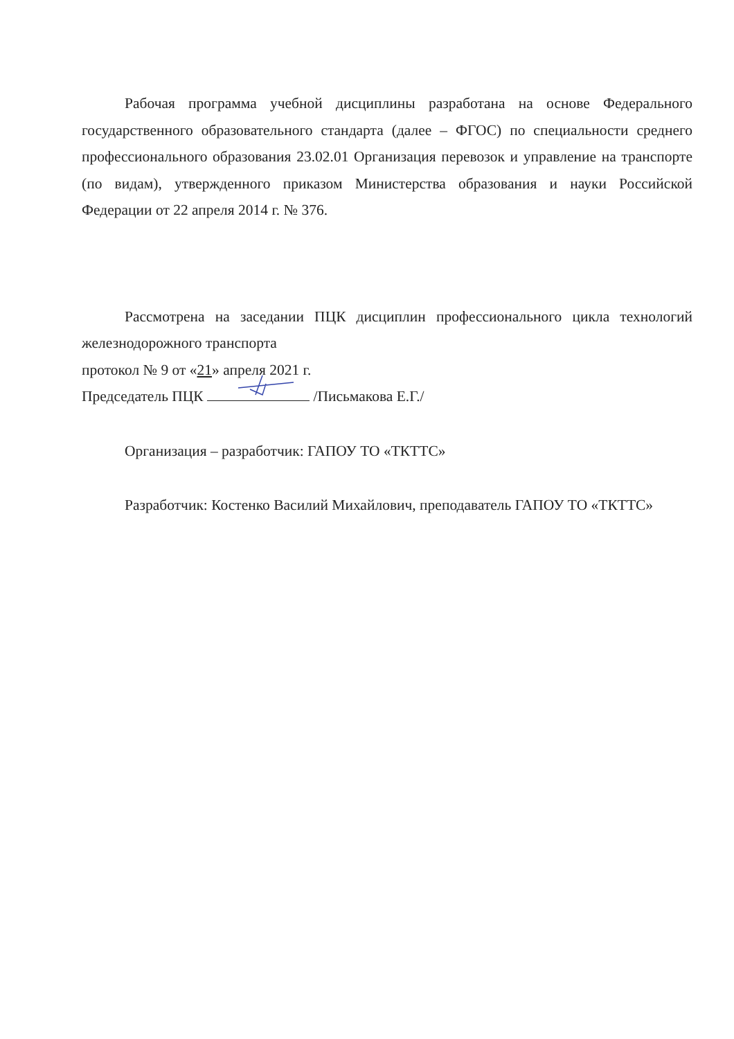Рабочая программа учебной дисциплины разработана на основе Федерального государственного образовательного стандарта (далее – ФГОС) по специальности среднего профессионального образования 23.02.01 Организация перевозок и управление на транспорте (по видам), утвержденного приказом Министерства образования и науки Российской Федерации от 22 апреля 2014 г. № 376.
Рассмотрена на заседании ПЦК дисциплин профессионального цикла технологий железнодорожного транспорта
протокол № 9 от «21» апреля 2021 г.
Председатель ПЦК /Письмакова Е.Г./
Организация – разработчик: ГАПОУ ТО «ТКТТС»
Разработчик: Костенко Василий Михайлович, преподаватель ГАПОУ ТО «ТКТТС»